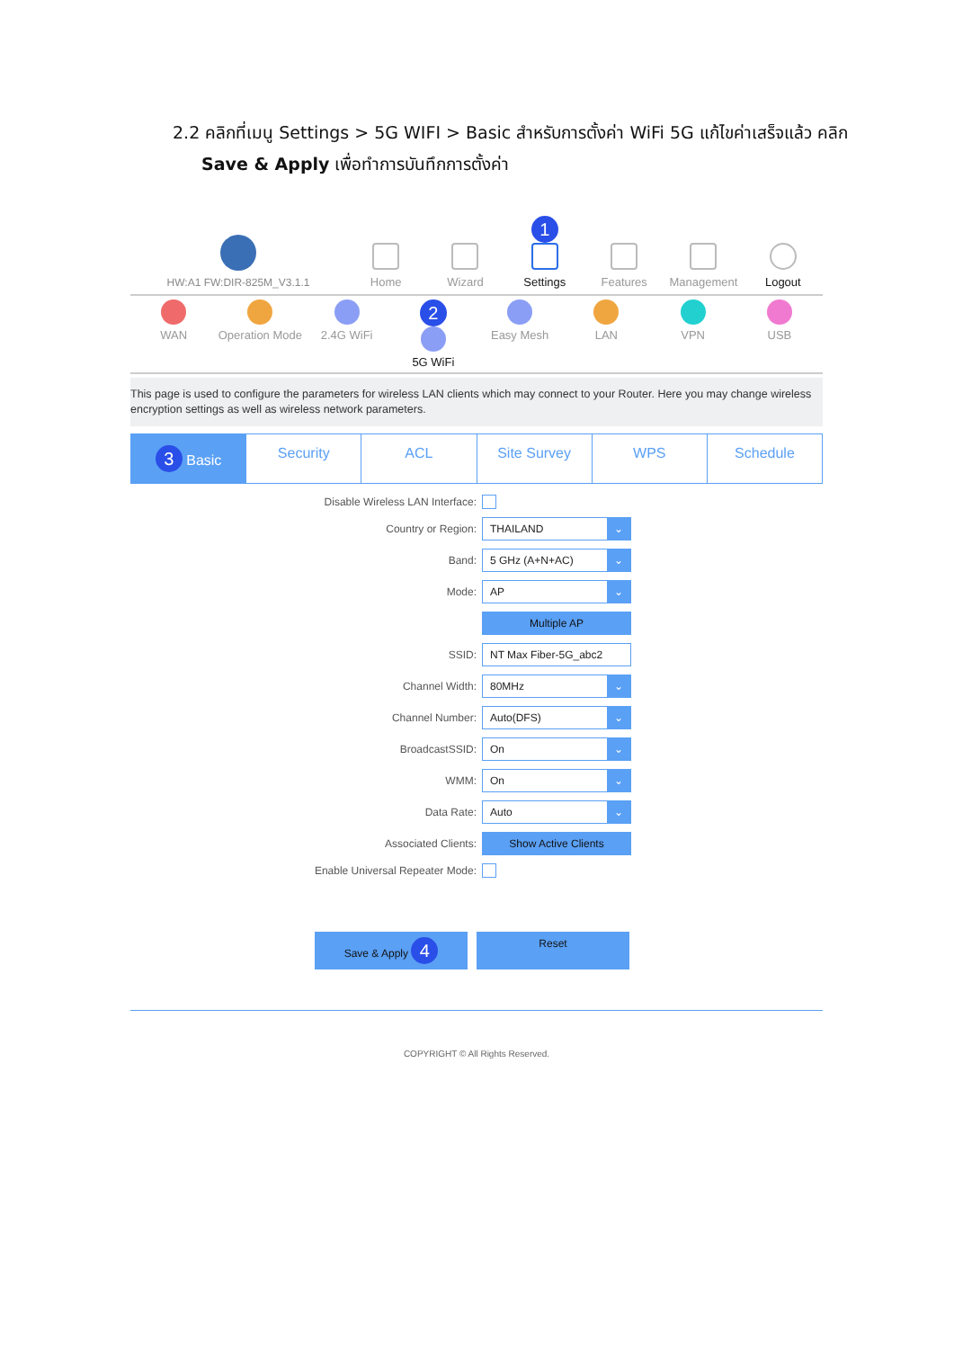2.2 คลิกที่เมนู Settings > 5G WIFI > Basic สำหรับการตั้งค่า WiFi 5G แก้ไขค่าเสร็จแล้ว คลิก
Save & Apply เพื่อทำการบันทึกการตั้งค่า
HW:A1 FW:DIR-825M_V3.1.1
Home
Wizard
1
Settings
Features
Management
Logout
WAN Operation Mode 2.4G WiFi
2
5G WiFi
Easy Mesh LAN VPN USB
This page is used to configure the parameters for wireless LAN clients which may connect to your Router. Here you may change wireless encryption settings as well as wireless network parameters.
3 Basic Security ACL Site Survey WPS Schedule
Disable Wireless LAN Interface:
Country or Region:
THAILAND ⌄
Band:
5 GHz (A+N+AC) ⌄
Mode:
AP ⌄
Multiple AP
SSID:
NT Max Fiber-5G_abc2
Channel Width:
80MHz ⌄
Channel Number:
Auto(DFS) ⌄
BroadcastSSID:
On ⌄
WMM:
On ⌄
Data Rate:
Auto ⌄
Associated Clients:
Show Active Clients
Enable Universal Repeater Mode:
Save & Apply 4
Reset
COPYRIGHT © All Rights Reserved.